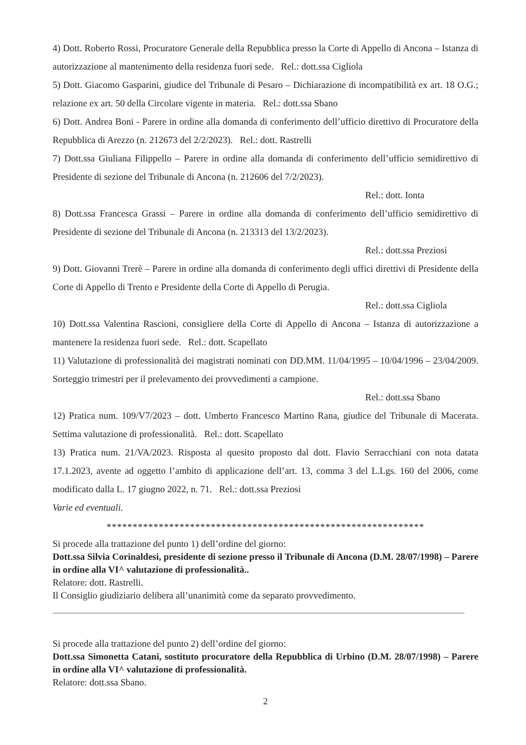4) Dott. Roberto Rossi, Procuratore Generale della Repubblica presso la Corte di Appello di Ancona – Istanza di autorizzazione al mantenimento della residenza fuori sede. Rel.: dott.ssa Cigliola
5) Dott. Giacomo Gasparini, giudice del Tribunale di Pesaro – Dichiarazione di incompatibilità ex art. 18 O.G.; relazione ex art. 50 della Circolare vigente in materia. Rel.: dott.ssa Sbano
6) Dott. Andrea Boni - Parere in ordine alla domanda di conferimento dell’ufficio direttivo di Procuratore della Repubblica di Arezzo (n. 212673 del 2/2/2023). Rel.: dott. Rastrelli
7) Dott.ssa Giuliana Filippello – Parere in ordine alla domanda di conferimento dell’ufficio semidirettivo di Presidente di sezione del Tribunale di Ancona (n. 212606 del 7/2/2023).
Rel.: dott. Ionta
8) Dott.ssa Francesca Grassi – Parere in ordine alla domanda di conferimento dell’ufficio semidirettivo di Presidente di sezione del Tribunale di Ancona (n. 213313 del 13/2/2023).
Rel.: dott.ssa Preziosi
9) Dott. Giovanni Trerè – Parere in ordine alla domanda di conferimento degli uffici direttivi di Presidente della Corte di Appello di Trento e Presidente della Corte di Appello di Perugia.
Rel.: dott.ssa Cigliola
10) Dott.ssa Valentina Rascioni, consigliere della Corte di Appello di Ancona – Istanza di autorizzazione a mantenere la residenza fuori sede. Rel.: dott. Scapellato
11) Valutazione di professionalità dei magistrati nominati con DD.MM. 11/04/1995 – 10/04/1996 – 23/04/2009. Sorteggio trimestri per il prelevamento dei provvedimenti a campione.
Rel.: dott.ssa Sbano
12) Pratica num. 109/V7/2023 – dott. Umberto Francesco Martino Rana, giudice del Tribunale di Macerata. Settima valutazione di professionalità. Rel.: dott. Scapellato
13) Pratica num. 21/VA/2023. Risposta al quesito proposto dal dott. Flavio Serracchiani con nota datata 17.1.2023, avente ad oggetto l’ambito di applicazione dell’art. 13, comma 3 del L.Lgs. 160 del 2006, come modificato dalla L. 17 giugno 2022, n. 71. Rel.: dott.ssa Preziosi
Varie ed eventuali.
*************************************************************
Si procede alla trattazione del punto 1) dell’ordine del giorno:
Dott.ssa Silvia Corinaldesi, presidente di sezione presso il Tribunale di Ancona (D.M. 28/07/1998) – Parere in ordine alla VI^ valutazione di professionalità..
Relatore: dott. Rastrelli.
Il Consiglio giudiziario delibera all’unanimità come da separato provvedimento.
Si procede alla trattazione del punto 2) dell’ordine del giorno:
Dott.ssa Simonetta Catani, sostituto procuratore della Repubblica di Urbino (D.M. 28/07/1998) – Parere in ordine alla VI^ valutazione di professionalità.
Relatore: dott.ssa Sbano.
2